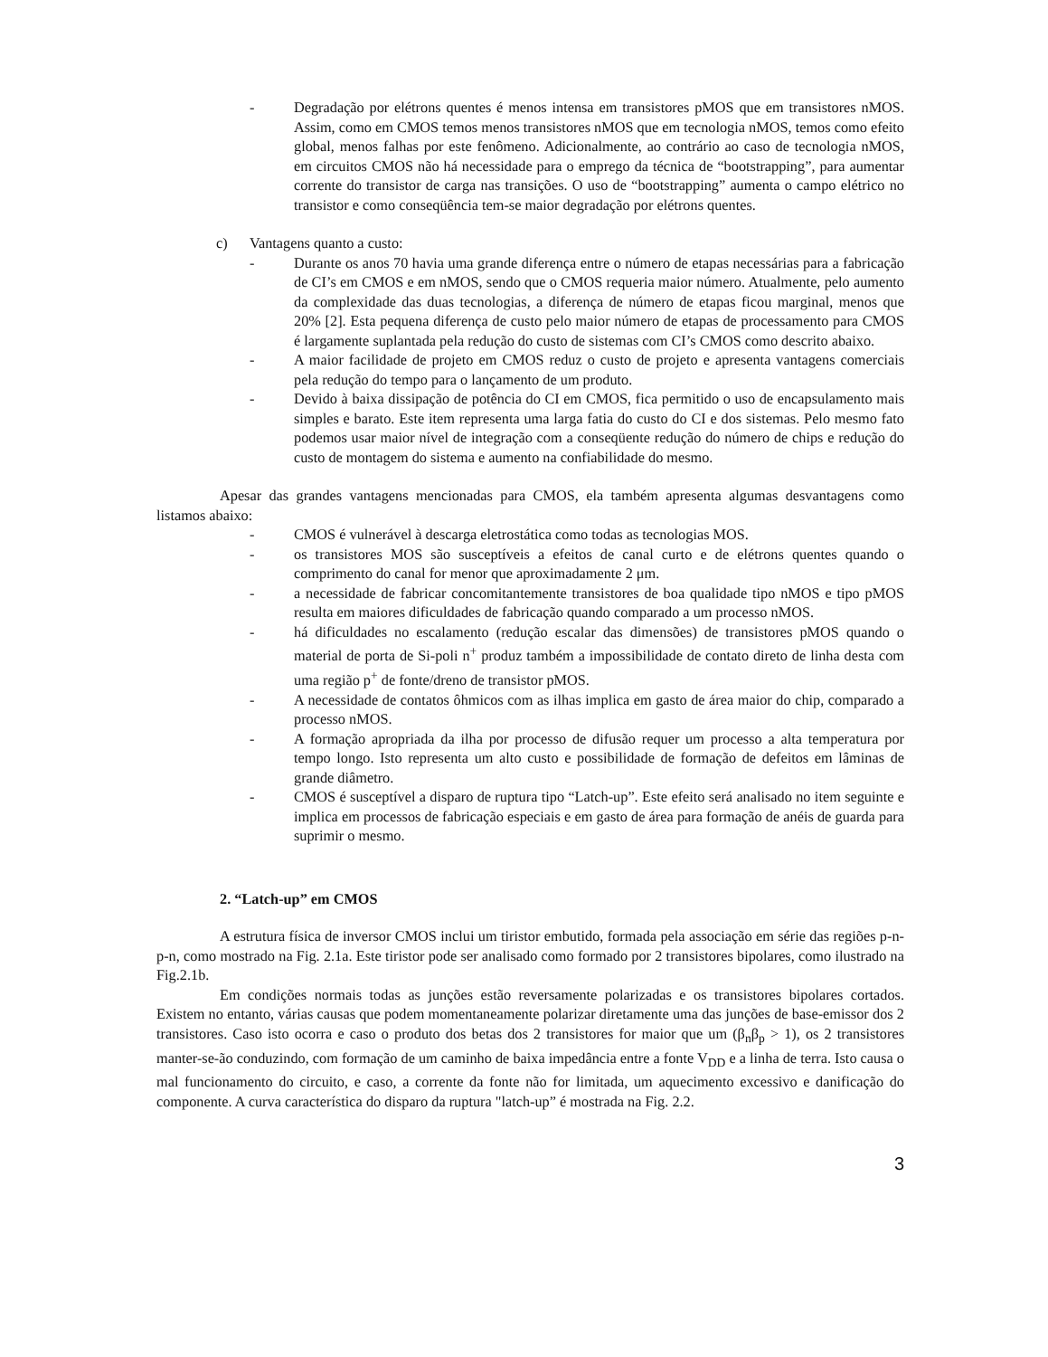- Degradação por elétrons quentes é menos intensa em transistores pMOS que em transistores nMOS. Assim, como em CMOS temos menos transistores nMOS que em tecnologia nMOS, temos como efeito global, menos falhas por este fenômeno. Adicionalmente, ao contrário ao caso de tecnologia nMOS, em circuitos CMOS não há necessidade para o emprego da técnica de “bootstrapping”, para aumentar corrente do transistor de carga nas transições. O uso de “bootstrapping” aumenta o campo elétrico no transistor e como conseqüência tem-se maior degradação por elétrons quentes.
c) Vantagens quanto a custo:
- Durante os anos 70 havia uma grande diferença entre o número de etapas necessárias para a fabricação de CI’s em CMOS e em nMOS, sendo que o CMOS requeria maior número. Atualmente, pelo aumento da complexidade das duas tecnologias, a diferença de número de etapas ficou marginal, menos que 20% [2]. Esta pequena diferença de custo pelo maior número de etapas de processamento para CMOS é largamente suplantada pela redução do custo de sistemas com CI’s CMOS como descrito abaixo.
- A maior facilidade de projeto em CMOS reduz o custo de projeto e apresenta vantagens comerciais pela redução do tempo para o lançamento de um produto.
- Devido à baixa dissipação de potência do CI em CMOS, fica permitido o uso de encapsulamento mais simples e barato. Este item representa uma larga fatia do custo do CI e dos sistemas. Pelo mesmo fato podemos usar maior nível de integração com a conseqüente redução do número de chips e redução do custo de montagem do sistema e aumento na confiabilidade do mesmo.
Apesar das grandes vantagens mencionadas para CMOS, ela também apresenta algumas desvantagens como listamos abaixo:
- CMOS é vulnerável à descarga eletrostática como todas as tecnologias MOS.
- os transistores MOS são susceptíveis a efeitos de canal curto e de elétrons quentes quando o comprimento do canal for menor que aproximadamente 2 μm.
- a necessidade de fabricar concomitantemente transistores de boa qualidade tipo nMOS e tipo pMOS resulta em maiores dificuldades de fabricação quando comparado a um processo nMOS.
- há dificuldades no escalamento (redução escalar das dimensões) de transistores pMOS quando o material de porta de Si-poli n<sup>+</sup> produz também a impossibilidade de contato direto de linha desta com uma região p<sup>+</sup> de fonte/dreno de transistor pMOS.
- A necessidade de contatos ôhmicos com as ilhas implica em gasto de área maior do chip, comparado a processo nMOS.
- A formação apropriada da ilha por processo de difusão requer um processo a alta temperatura por tempo longo. Isto representa um alto custo e possibilidade de formação de defeitos em lâminas de grande diâmetro.
- CMOS é susceptível a disparo de ruptura tipo “Latch-up”. Este efeito será analisado no item seguinte e implica em processos de fabricação especiais e em gasto de área para formação de anéis de guarda para suprimir o mesmo.
2. “Latch-up” em CMOS
A estrutura física de inversor CMOS inclui um tiristor embutido, formada pela associação em série das regiões p-n-p-n, como mostrado na Fig. 2.1a. Este tiristor pode ser analisado como formado por 2 transistores bipolares, como ilustrado na Fig.2.1b.
Em condições normais todas as junções estão reversamente polarizadas e os transistores bipolares cortados. Existem no entanto, várias causas que podem momentaneamente polarizar diretamente uma das junções de base-emissor dos 2 transistores. Caso isto ocorra e caso o produto dos betas dos 2 transistores for maior que um (β<sub>n</sub>β<sub>p</sub> > 1), os 2 transistores manter-se-ão conduzindo, com formação de um caminho de baixa impedância entre a fonte V<sub>DD</sub> e a linha de terra. Isto causa o mal funcionamento do circuito, e caso, a corrente da fonte não for limitada, um aquecimento excessivo e danificação do componente. A curva característica do disparo da ruptura "latch-up” é mostrada na Fig. 2.2.
3